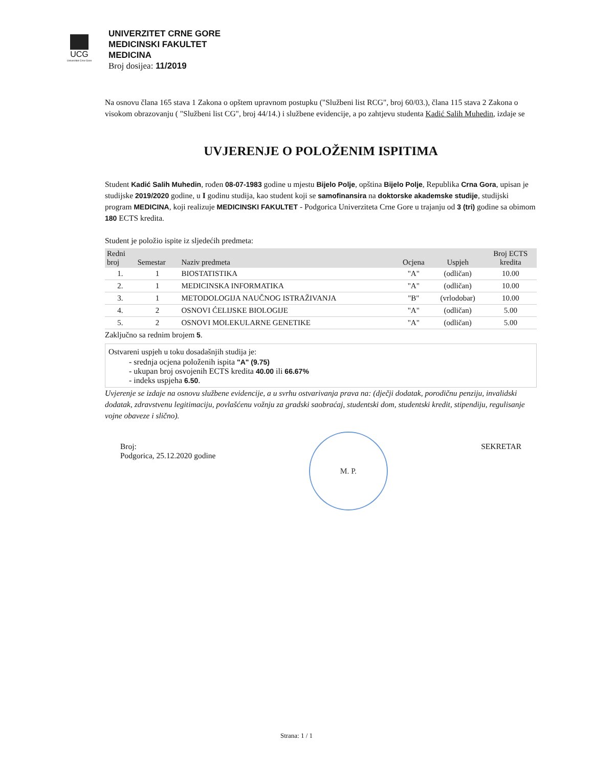UCG
Univerzitet Crne Gore
UNIVERZITET CRNE GORE
MEDICINSKI FAKULTET
MEDICINA
Broj dosijea: 11/2019
Na osnovu člana 165 stava 1 Zakona o opštem upravnom postupku ("Službeni list RCG", broj 60/03.), člana 115 stava 2 Zakona o visokom obrazovanju ( "Službeni list CG", broj 44/14.) i službene evidencije, a po zahtjevu studenta Kadić Salih Muhedin, izdaje se
UVJERENJE O POLOŽENIM ISPITIMA
Student Kadić Salih Muhedin, rođen 08-07-1983 godine u mjestu Bijelo Polje, opština Bijelo Polje, Republika Crna Gora, upisan je studijske 2019/2020 godine, u I godinu studija, kao student koji se samofinansira na doktorske akademske studije, studijski program MEDICINA, koji realizuje MEDICINSKI FAKULTET - Podgorica Univerziteta Crne Gore u trajanju od 3 (tri) godine sa obimom 180 ECTS kredita.
Student je položio ispite iz sljedećih predmeta:
| Redni broj | Semestar | Naziv predmeta | Ocjena | Uspjeh | Broj ECTS kredita |
| --- | --- | --- | --- | --- | --- |
| 1. | 1 | BIOSTATISTIKA | "A" | (odličan) | 10.00 |
| 2. | 1 | MEDICINSKA INFORMATIKA | "A" | (odličan) | 10.00 |
| 3. | 1 | METODOLOGIJA NAUČNOG ISTRAŽIVANJA | "B" | (vrlodobar) | 10.00 |
| 4. | 2 | OSNOVI ĆELIJSKE BIOLOGIJE | "A" | (odličan) | 5.00 |
| 5. | 2 | OSNOVI MOLEKULARNE GENETIKE | "A" | (odličan) | 5.00 |
Zaključno sa rednim brojem 5.
Ostvareni uspjeh u toku dosadašnjih studija je:
- srednja ocjena položenih ispita "A" (9.75)
- ukupan broj osvojenih ECTS kredita 40.00 ili 66.67%
- indeks uspjeha 6.50.
Uvjerenje se izdaje na osnovu službene evidencije, a u svrhu ostvarivanja prava na: (dječji dodatak, porodičnu penziju, invalidski dodatak, zdravstvenu legitimaciju, povlašćenu vožnju za gradski saobraćaj, studentski dom, studentski kredit, stipendiju, regulisanje vojne obaveze i slično).
Broj:
Podgorica, 25.12.2020 godine
M. P.
SEKRETAR
Strana: 1 / 1